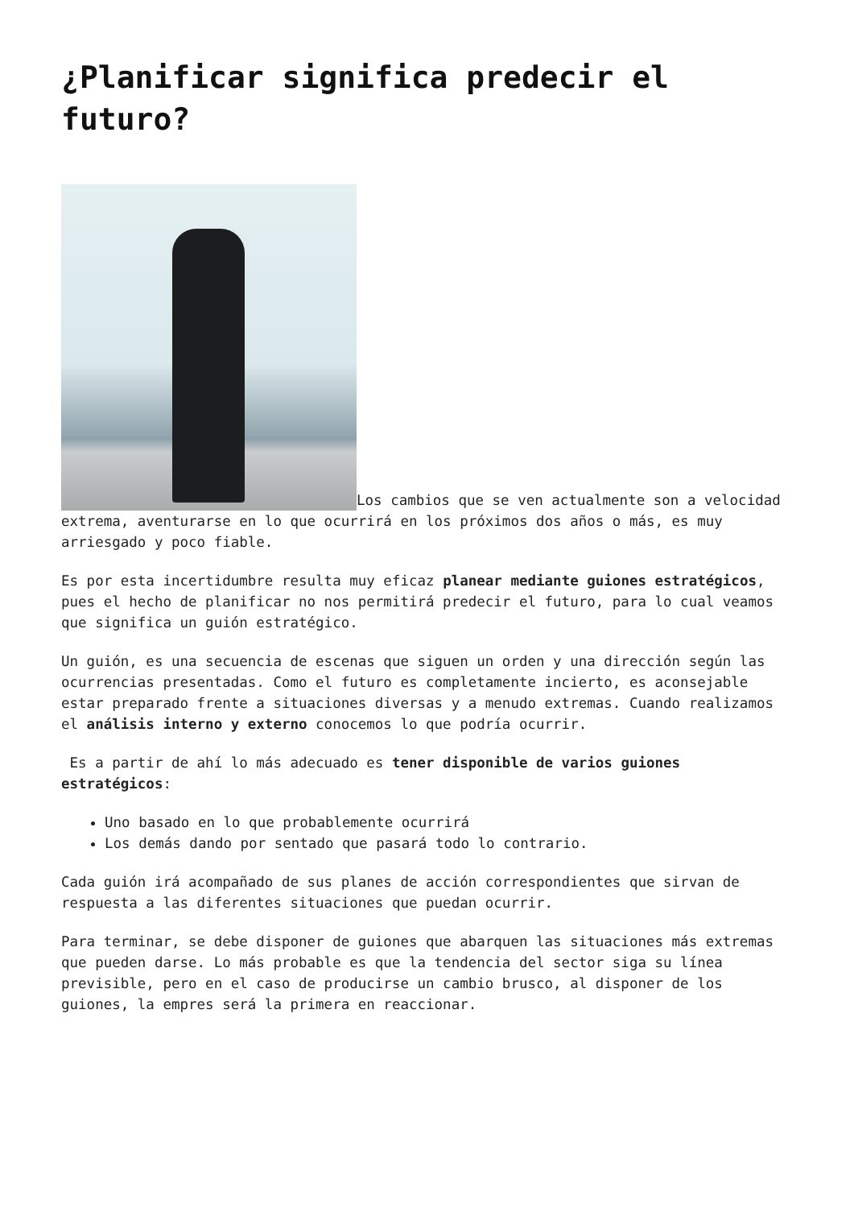¿Planificar significa predecir el futuro?
Los cambios que se ven actualmente son a velocidad extrema, aventurarse en lo que ocurrirá en los próximos dos años o más, es muy arriesgado y poco fiable.
Es por esta incertidumbre resulta muy eficaz planear mediante guiones estratégicos, pues el hecho de planificar no nos permitirá predecir el futuro, para lo cual veamos que significa un guión estratégico.
Un guión, es una secuencia de escenas que siguen un orden y una dirección según las ocurrencias presentadas. Como el futuro es completamente incierto, es aconsejable estar preparado frente a situaciones diversas y a menudo extremas. Cuando realizamos el análisis interno y externo conocemos lo que podría ocurrir.
Es a partir de ahí lo más adecuado es tener disponible de varios guiones estratégicos:
Uno basado en lo que probablemente ocurrirá
Los demás dando por sentado que pasará todo lo contrario.
Cada guión irá acompañado de sus planes de acción correspondientes que sirvan de respuesta a las diferentes situaciones que puedan ocurrir.
Para terminar, se debe disponer de guiones que abarquen las situaciones más extremas que pueden darse. Lo más probable es que la tendencia del sector siga su línea previsible, pero en el caso de producirse un cambio brusco, al disponer de los guiones, la empres será la primera en reaccionar.